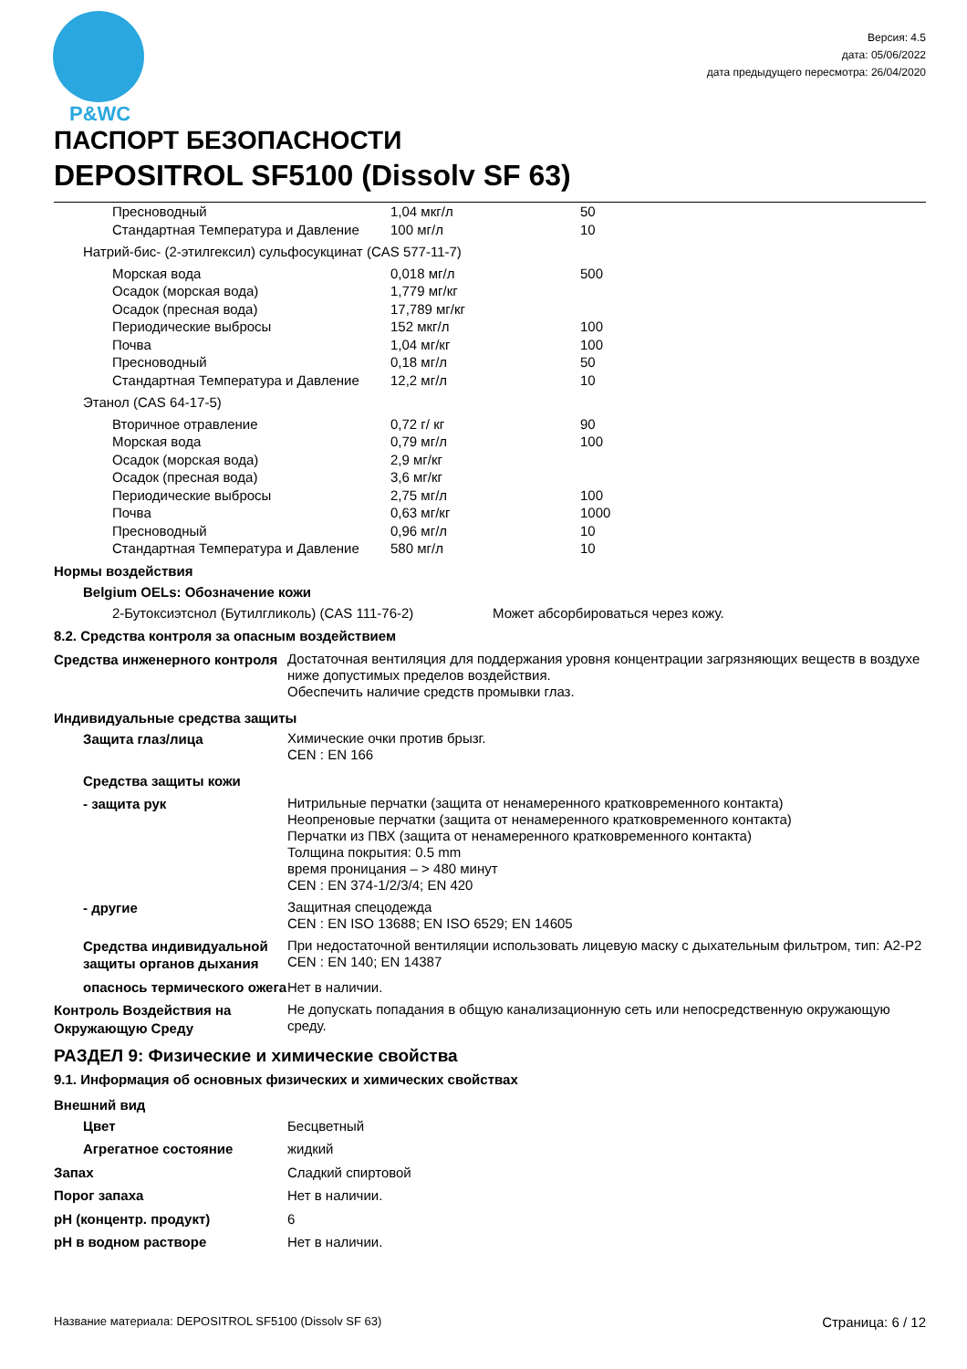P&WC
Версия: 4.5
дата: 05/06/2022
дата предыдущего пересмотра: 26/04/2020
ПАСПОРТ БЕЗОПАСНОСТИ
DEPOSITROL SF5100 (Dissolv SF 63)
| Пресноводный | 1,04 мкг/л | 50 |
| Стандартная Температура и Давление | 100 мг/л | 10 |
| Натрий-бис- (2-этилгексил) сульфосукцинат (CAS 577-11-7) | | |
| Морская вода | 0,018 мг/л | 500 |
| Осадок (морская вода) | 1,779 мг/кг | |
| Осадок (пресная вода) | 17,789 мг/кг | |
| Периодические выбросы | 152 мкг/л | 100 |
| Почва | 1,04 мг/кг | 100 |
| Пресноводный | 0,18 мг/л | 50 |
| Стандартная Температура и Давление | 12,2 мг/л | 10 |
| Этанол (CAS 64-17-5) | | |
| Вторичное отравление | 0,72 г/ кг | 90 |
| Морская вода | 0,79 мг/л | 100 |
| Осадок (морская вода) | 2,9 мг/кг | |
| Осадок (пресная вода) | 3,6 мг/кг | |
| Периодические выбросы | 2,75 мг/л | 100 |
| Почва | 0,63 мг/кг | 1000 |
| Пресноводный | 0,96 мг/л | 10 |
| Стандартная Температура и Давление | 580 мг/л | 10 |
Нормы воздействия
Belgium OELs: Обозначение кожи
2-Бутоксиэтснол (Бутилгликоль) (CAS 111-76-2) Может абсорбироваться через кожу.
8.2. Средства контроля за опасным воздействием
| Средства инженерного контроля | Достаточная вентиляция для поддержания уровня концентрации загрязняющих веществ в воздухе ниже допустимых пределов воздействия. Обеспечить наличие средств промывки глаз. |
| Индивидуальные средства защиты | |
| Защита глаз/лица | Химические очки против брызг. CEN : EN 166 |
| Средства защиты кожи | |
| - защита рук | Нитрильные перчатки (защита от ненамеренного кратковременного контакта) Неопреновые перчатки (защита от ненамеренного кратковременного контакта) Перчатки из ПВХ (защита от ненамеренного кратковременного контакта) Толщина покрытия: 0.5 mm время проницания – > 480 минут CEN : EN 374-1/2/3/4; EN 420 |
| - другие | Защитная спецодежда CEN : EN ISO 13688; EN ISO 6529; EN 14605 |
| Средства индивидуальной защиты органов дыхания | При недостаточной вентиляции использовать лицевую маску с дыхательным фильтром, тип: A2-P2 CEN : EN 140; EN 14387 |
| опаснось термического ожега | Нет в наличии. |
| Контроль Воздействия на Окружающую Среду | Не допускать попадания в общую канализационную сеть или непосредственную окружающую среду. |
РАЗДЕЛ 9: Физические и химические свойства
9.1. Информация об основных физических и химических свойствах
| Внешний вид | |
| Цвет | Бесцветный |
| Агрегатное состояние | жидкий |
| Запах | Сладкий спиртовой |
| Порог запаха | Нет в наличии. |
| pH (концентр. продукт) | 6 |
| pH в водном растворе | Нет в наличии. |
Название материала: DEPOSITROL SF5100 (Dissolv SF 63) Страница: 6 / 12